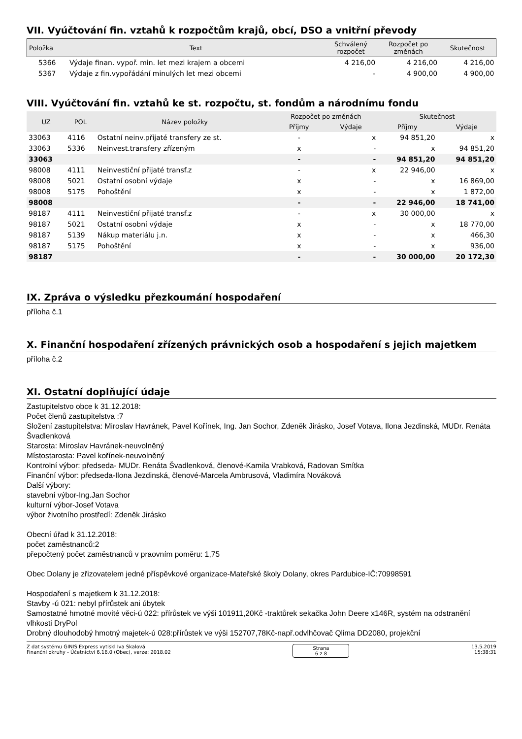VII. Vyúčtování fin. vztahů k rozpočtům krajů, obcí, DSO a vnitřní převody
| Položka | Text | Schválený rozpočet | Rozpočet po změnách | Skutečnost |
| --- | --- | --- | --- | --- |
| 5366 | Výdaje finan. vypoř. min. let mezi krajem a obcemi | 4 216,00 | 4 216,00 | 4 216,00 |
| 5367 | Výdaje z fin.vypořádání minulých let mezi obcemi | - | 4 900,00 | 4 900,00 |
VIII. Vyúčtování fin. vztahů ke st. rozpočtu, st. fondům a národnímu fondu
| UZ | POL | Název položky | Rozpočet po změnách | | Skutečnost | |
| --- | --- | --- | --- | --- | --- | --- |
| | | | Příjmy | Výdaje | Příjmy | Výdaje |
| 33063 | 4116 | Ostatní neinv.přijaté transfery ze st. | - | x | 94 851,20 | x |
| 33063 | 5336 | Neinvest.transfery zřízeným | x | - | x | 94 851,20 |
| 33063 | | | - | - | 94 851,20 | 94 851,20 |
| 98008 | 4111 | Neinvestiční přijaté transf.z | - | x | 22 946,00 | x |
| 98008 | 5021 | Ostatní osobní výdaje | x | - | x | 16 869,00 |
| 98008 | 5175 | Pohoštění | x | - | x | 1 872,00 |
| 98008 | | | - | - | 22 946,00 | 18 741,00 |
| 98187 | 4111 | Neinvestiční přijaté transf.z | - | x | 30 000,00 | x |
| 98187 | 5021 | Ostatní osobní výdaje | x | - | x | 18 770,00 |
| 98187 | 5139 | Nákup materiálu j.n. | x | - | x | 466,30 |
| 98187 | 5175 | Pohoštění | x | - | x | 936,00 |
| 98187 | | | - | - | 30 000,00 | 20 172,30 |
IX. Zpráva o výsledku přezkoumání hospodaření
příloha č.1
X. Finanční hospodaření zřízených právnických osob a hospodaření s jejich majetkem
příloha č.2
XI. Ostatní doplňující údaje
Zastupitelstvo obce k 31.12.2018:
Počet členů zastupitelstva :7
Složení zastupitelstva: Miroslav Havránek, Pavel Kořínek, Ing. Jan Sochor, Zdeněk Jirásko, Josef Votava, Ilona Jezdinská, MUDr. Renáta Švadlenková
Starosta: Miroslav Havránek-neuvolněný
Místostarosta: Pavel kořínek-neuvolněný
Kontrolní výbor: předseda- MUDr. Renáta Švadlenková, členové-Kamila Vrabková, Radovan Smítka
Finanční výbor: předseda-Ilona Jezdinská, členové-Marcela Ambrusová, Vladimíra Nováková
Další výbory:
stavební výbor-Ing.Jan Sochor
kulturní výbor-Josef Votava
výbor životního prostředí: Zdeněk Jirásko
Obecní úřad k 31.12.2018:
počet zaměstnanců:2
přepočtený počet zaměstnanců v praovním poměru: 1,75
Obec Dolany je zřizovatelem jedné příspěvkové organizace-Mateřské školy Dolany, okres Pardubice-IČ:70998591
Hospodaření s majetkem k 31.12.2018:
Stavby -ú 021: nebyl přírůstek ani úbytek
Samostatné hmotné movité věci-ú 022: přírůstek ve výši 101911,20Kč -traktůrek sekačka John Deere x146R, systém na odstranění vlhkosti DryPol
Drobný dlouhodobý hmotný majetek-ú 028:přírůstek ve výši 152707,78Kč-např.odvlhčovač Qlima DD2080, projekční
Z dat systému GINIS Express vytiskl Iva Skalová
Finanční okruhy - Účetnictví 6.16.0 (Obec), verze: 2018.02
Strana
6 z 8
13.5.2019
15:38:31